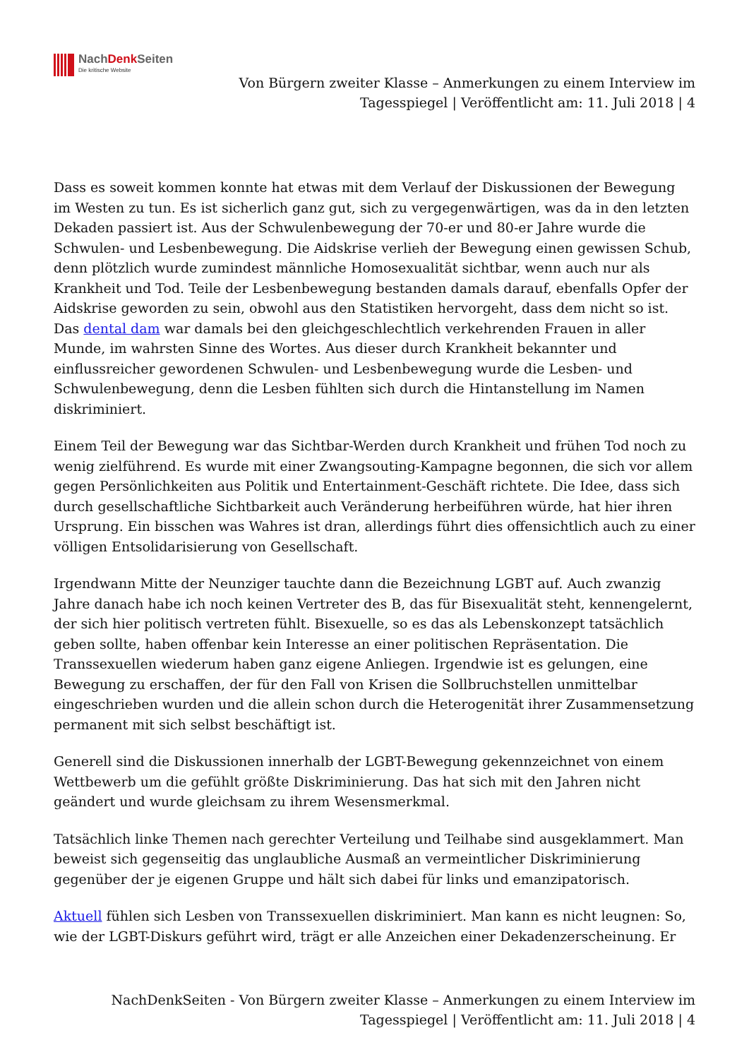NachDenk Seiten
Die kritische Website
Von Bürgern zweiter Klasse – Anmerkungen zu einem Interview im
Tagesspiegel | Veröffentlicht am: 11. Juli 2018 | 4
Dass es soweit kommen konnte hat etwas mit dem Verlauf der Diskussionen der Bewegung im Westen zu tun. Es ist sicherlich ganz gut, sich zu vergegenwärtigen, was da in den letzten Dekaden passiert ist. Aus der Schwulenbewegung der 70-er und 80-er Jahre wurde die Schwulen- und Lesbenbewegung. Die Aidskrise verlieh der Bewegung einen gewissen Schub, denn plötzlich wurde zumindest männliche Homosexualität sichtbar, wenn auch nur als Krankheit und Tod. Teile der Lesbenbewegung bestanden damals darauf, ebenfalls Opfer der Aidskrise geworden zu sein, obwohl aus den Statistiken hervorgeht, dass dem nicht so ist. Das dental dam war damals bei den gleichgeschlechtlich verkehrenden Frauen in aller Munde, im wahrsten Sinne des Wortes. Aus dieser durch Krankheit bekannter und einflussreicher gewordenen Schwulen- und Lesbenbewegung wurde die Lesben- und Schwulenbewegung, denn die Lesben fühlten sich durch die Hintanstellung im Namen diskriminiert.
Einem Teil der Bewegung war das Sichtbar-Werden durch Krankheit und frühen Tod noch zu wenig zielführend. Es wurde mit einer Zwangsouting-Kampagne begonnen, die sich vor allem gegen Persönlichkeiten aus Politik und Entertainment-Geschäft richtete. Die Idee, dass sich durch gesellschaftliche Sichtbarkeit auch Veränderung herbeiführen würde, hat hier ihren Ursprung. Ein bisschen was Wahres ist dran, allerdings führt dies offensichtlich auch zu einer völligen Entsolidarisierung von Gesellschaft.
Irgendwann Mitte der Neunziger tauchte dann die Bezeichnung LGBT auf. Auch zwanzig Jahre danach habe ich noch keinen Vertreter des B, das für Bisexualität steht, kennengelernt, der sich hier politisch vertreten fühlt. Bisexuelle, so es das als Lebenskonzept tatsächlich geben sollte, haben offenbar kein Interesse an einer politischen Repräsentation. Die Transsexuellen wiederum haben ganz eigene Anliegen. Irgendwie ist es gelungen, eine Bewegung zu erschaffen, der für den Fall von Krisen die Sollbruchstellen unmittelbar eingeschrieben wurden und die allein schon durch die Heterogenität ihrer Zusammensetzung permanent mit sich selbst beschäftigt ist.
Generell sind die Diskussionen innerhalb der LGBT-Bewegung gekennzeichnet von einem Wettbewerb um die gefühlt größte Diskriminierung. Das hat sich mit den Jahren nicht geändert und wurde gleichsam zu ihrem Wesensmerkmal.
Tatsächlich linke Themen nach gerechter Verteilung und Teilhabe sind ausgeklammert. Man beweist sich gegenseitig das unglaubliche Ausmaß an vermeintlicher Diskriminierung gegenüber der je eigenen Gruppe und hält sich dabei für links und emanzipatorisch.
Aktuell fühlen sich Lesben von Transsexuellen diskriminiert. Man kann es nicht leugnen: So, wie der LGBT-Diskurs geführt wird, trägt er alle Anzeichen einer Dekadenzerscheinung. Er
NachDenkSeiten - Von Bürgern zweiter Klasse – Anmerkungen zu einem Interview im
Tagesspiegel | Veröffentlicht am: 11. Juli 2018 | 4